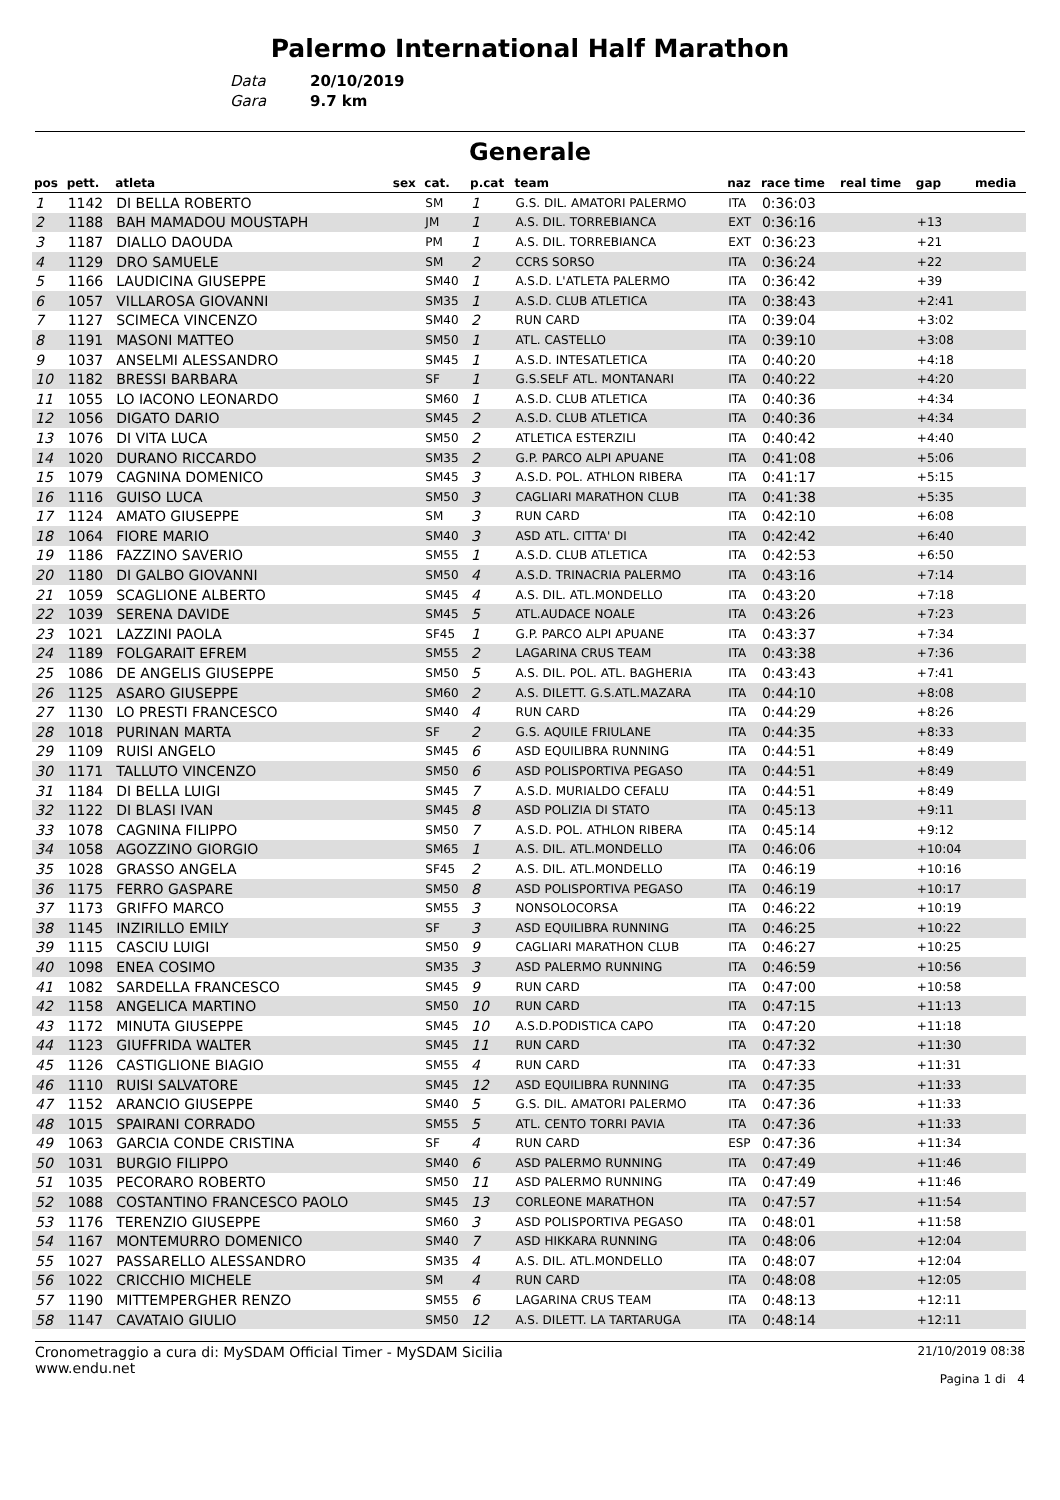Palermo International Half Marathon
Data 20/10/2019
Gara 9.7 km
Generale
| pos | pett. | atleta | sex | cat. | p.cat | team | naz | race time | real time | gap | media |
| --- | --- | --- | --- | --- | --- | --- | --- | --- | --- | --- | --- |
| 1 | 1142 | DI BELLA ROBERTO | | SM | 1 | G.S. DIL. AMATORI PALERMO | ITA | 0:36:03 | | | |
| 2 | 1188 | BAH MAMADOU MOUSTAPH | | JM | 1 | A.S. DIL. TORREBIANCA | EXT | 0:36:16 | | +13 | |
| 3 | 1187 | DIALLO DAOUDA | | PM | 1 | A.S. DIL. TORREBIANCA | EXT | 0:36:23 | | +21 | |
| 4 | 1129 | DRO SAMUELE | | SM | 2 | CCRS SORSO | ITA | 0:36:24 | | +22 | |
| 5 | 1166 | LAUDICINA GIUSEPPE | | SM40 | 1 | A.S.D. L'ATLETA PALERMO | ITA | 0:36:42 | | +39 | |
| 6 | 1057 | VILLAROSA GIOVANNI | | SM35 | 1 | A.S.D. CLUB ATLETICA | ITA | 0:38:43 | | +2:41 | |
| 7 | 1127 | SCIMECA VINCENZO | | SM40 | 2 | RUN CARD | ITA | 0:39:04 | | +3:02 | |
| 8 | 1191 | MASONI MATTEO | | SM50 | 1 | ATL. CASTELLO | ITA | 0:39:10 | | +3:08 | |
| 9 | 1037 | ANSELMI ALESSANDRO | | SM45 | 1 | A.S.D. INTESATLETICA | ITA | 0:40:20 | | +4:18 | |
| 10 | 1182 | BRESSI BARBARA | | SF | 1 | G.S.SELF ATL. MONTANARI | ITA | 0:40:22 | | +4:20 | |
| 11 | 1055 | LO IACONO LEONARDO | | SM60 | 1 | A.S.D. CLUB ATLETICA | ITA | 0:40:36 | | +4:34 | |
| 12 | 1056 | DIGATO DARIO | | SM45 | 2 | A.S.D. CLUB ATLETICA | ITA | 0:40:36 | | +4:34 | |
| 13 | 1076 | DI VITA LUCA | | SM50 | 2 | ATLETICA ESTERZILI | ITA | 0:40:42 | | +4:40 | |
| 14 | 1020 | DURANO RICCARDO | | SM35 | 2 | G.P. PARCO ALPI APUANE | ITA | 0:41:08 | | +5:06 | |
| 15 | 1079 | CAGNINA DOMENICO | | SM45 | 3 | A.S.D. POL. ATHLON RIBERA | ITA | 0:41:17 | | +5:15 | |
| 16 | 1116 | GUISO LUCA | | SM50 | 3 | CAGLIARI MARATHON CLUB | ITA | 0:41:38 | | +5:35 | |
| 17 | 1124 | AMATO GIUSEPPE | | SM | 3 | RUN CARD | ITA | 0:42:10 | | +6:08 | |
| 18 | 1064 | FIORE MARIO | | SM40 | 3 | ASD ATL. CITTA' DI | ITA | 0:42:42 | | +6:40 | |
| 19 | 1186 | FAZZINO SAVERIO | | SM55 | 1 | A.S.D. CLUB ATLETICA | ITA | 0:42:53 | | +6:50 | |
| 20 | 1180 | DI GALBO GIOVANNI | | SM50 | 4 | A.S.D. TRINACRIA PALERMO | ITA | 0:43:16 | | +7:14 | |
| 21 | 1059 | SCAGLIONE ALBERTO | | SM45 | 4 | A.S. DIL. ATL.MONDELLO | ITA | 0:43:20 | | +7:18 | |
| 22 | 1039 | SERENA DAVIDE | | SM45 | 5 | ATL.AUDACE NOALE | ITA | 0:43:26 | | +7:23 | |
| 23 | 1021 | LAZZINI PAOLA | | SF45 | 1 | G.P. PARCO ALPI APUANE | ITA | 0:43:37 | | +7:34 | |
| 24 | 1189 | FOLGARAIT EFREM | | SM55 | 2 | LAGARINA CRUS TEAM | ITA | 0:43:38 | | +7:36 | |
| 25 | 1086 | DE ANGELIS GIUSEPPE | | SM50 | 5 | A.S. DIL. POL. ATL. BAGHERIA | ITA | 0:43:43 | | +7:41 | |
| 26 | 1125 | ASARO GIUSEPPE | | SM60 | 2 | A.S. DILETT. G.S.ATL.MAZARA | ITA | 0:44:10 | | +8:08 | |
| 27 | 1130 | LO PRESTI FRANCESCO | | SM40 | 4 | RUN CARD | ITA | 0:44:29 | | +8:26 | |
| 28 | 1018 | PURINAN MARTA | | SF | 2 | G.S. AQUILE FRIULANE | ITA | 0:44:35 | | +8:33 | |
| 29 | 1109 | RUISI ANGELO | | SM45 | 6 | ASD EQUILIBRA RUNNING | ITA | 0:44:51 | | +8:49 | |
| 30 | 1171 | TALLUTO VINCENZO | | SM50 | 6 | ASD POLISPORTIVA PEGASO | ITA | 0:44:51 | | +8:49 | |
| 31 | 1184 | DI BELLA LUIGI | | SM45 | 7 | A.S.D. MURIALDO CEFALU | ITA | 0:44:51 | | +8:49 | |
| 32 | 1122 | DI BLASI IVAN | | SM45 | 8 | ASD POLIZIA DI STATO | ITA | 0:45:13 | | +9:11 | |
| 33 | 1078 | CAGNINA FILIPPO | | SM50 | 7 | A.S.D. POL. ATHLON RIBERA | ITA | 0:45:14 | | +9:12 | |
| 34 | 1058 | AGOZZINO GIORGIO | | SM65 | 1 | A.S. DIL. ATL.MONDELLO | ITA | 0:46:06 | | +10:04 | |
| 35 | 1028 | GRASSO ANGELA | | SF45 | 2 | A.S. DIL. ATL.MONDELLO | ITA | 0:46:19 | | +10:16 | |
| 36 | 1175 | FERRO GASPARE | | SM50 | 8 | ASD POLISPORTIVA PEGASO | ITA | 0:46:19 | | +10:17 | |
| 37 | 1173 | GRIFFO MARCO | | SM55 | 3 | NONSOLOCORSA | ITA | 0:46:22 | | +10:19 | |
| 38 | 1145 | INZIRILLO EMILY | | SF | 3 | ASD EQUILIBRA RUNNING | ITA | 0:46:25 | | +10:22 | |
| 39 | 1115 | CASCIU LUIGI | | SM50 | 9 | CAGLIARI MARATHON CLUB | ITA | 0:46:27 | | +10:25 | |
| 40 | 1098 | ENEA COSIMO | | SM35 | 3 | ASD PALERMO RUNNING | ITA | 0:46:59 | | +10:56 | |
| 41 | 1082 | SARDELLA FRANCESCO | | SM45 | 9 | RUN CARD | ITA | 0:47:00 | | +10:58 | |
| 42 | 1158 | ANGELICA MARTINO | | SM50 | 10 | RUN CARD | ITA | 0:47:15 | | +11:13 | |
| 43 | 1172 | MINUTA GIUSEPPE | | SM45 | 10 | A.S.D.PODISTICA CAPO | ITA | 0:47:20 | | +11:18 | |
| 44 | 1123 | GIUFFRIDA WALTER | | SM45 | 11 | RUN CARD | ITA | 0:47:32 | | +11:30 | |
| 45 | 1126 | CASTIGLIONE BIAGIO | | SM55 | 4 | RUN CARD | ITA | 0:47:33 | | +11:31 | |
| 46 | 1110 | RUISI SALVATORE | | SM45 | 12 | ASD EQUILIBRA RUNNING | ITA | 0:47:35 | | +11:33 | |
| 47 | 1152 | ARANCIO GIUSEPPE | | SM40 | 5 | G.S. DIL. AMATORI PALERMO | ITA | 0:47:36 | | +11:33 | |
| 48 | 1015 | SPAIRANI CORRADO | | SM55 | 5 | ATL. CENTO TORRI PAVIA | ITA | 0:47:36 | | +11:33 | |
| 49 | 1063 | GARCIA CONDE CRISTINA | | SF | 4 | RUN CARD | ESP | 0:47:36 | | +11:34 | |
| 50 | 1031 | BURGIO FILIPPO | | SM40 | 6 | ASD PALERMO RUNNING | ITA | 0:47:49 | | +11:46 | |
| 51 | 1035 | PECORARO ROBERTO | | SM50 | 11 | ASD PALERMO RUNNING | ITA | 0:47:49 | | +11:46 | |
| 52 | 1088 | COSTANTINO FRANCESCO PAOLO | | SM45 | 13 | CORLEONE MARATHON | ITA | 0:47:57 | | +11:54 | |
| 53 | 1176 | TERENZIO GIUSEPPE | | SM60 | 3 | ASD POLISPORTIVA PEGASO | ITA | 0:48:01 | | +11:58 | |
| 54 | 1167 | MONTEMURRO DOMENICO | | SM40 | 7 | ASD HIKKARA RUNNING | ITA | 0:48:06 | | +12:04 | |
| 55 | 1027 | PASSARELLO ALESSANDRO | | SM35 | 4 | A.S. DIL. ATL.MONDELLO | ITA | 0:48:07 | | +12:04 | |
| 56 | 1022 | CRICCHIO MICHELE | | SM | 4 | RUN CARD | ITA | 0:48:08 | | +12:05 | |
| 57 | 1190 | MITTEMPERGHER RENZO | | SM55 | 6 | LAGARINA CRUS TEAM | ITA | 0:48:13 | | +12:11 | |
| 58 | 1147 | CAVATAIO GIULIO | | SM50 | 12 | A.S. DILETT. LA TARTARUGA | ITA | 0:48:14 | | +12:11 | |
Cronometraggio a cura di: MySDAM Official Timer - MySDAM Sicilia
www.endu.net
21/10/2019 08:38
Pagina 1 di 4